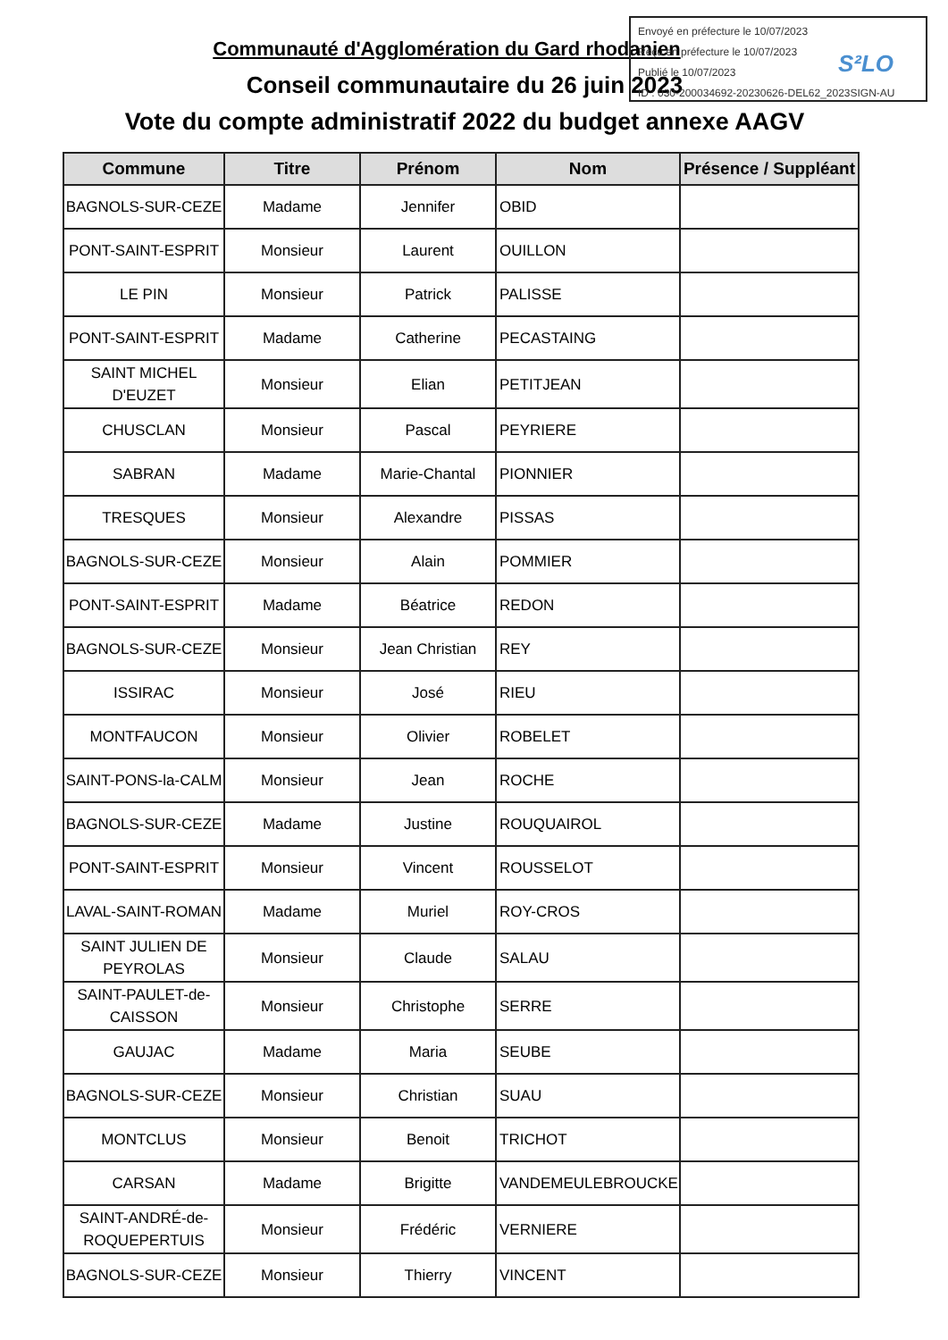Envoyé en préfecture le 10/07/2023
Reçu en préfecture le 10/07/2023
Publié le 10/07/2023
ID : 030-200034692-20230626-DEL62_2023SIGN-AU
S²LO
Communauté d'Agglomération du Gard rhodanien
Conseil communautaire du 26 juin 2023
Vote du compte administratif 2022 du budget annexe AAGV
| Commune | Titre | Prénom | Nom | Présence / Suppléant |
| --- | --- | --- | --- | --- |
| BAGNOLS-SUR-CEZE | Madame | Jennifer | OBID | |
| PONT-SAINT-ESPRIT | Monsieur | Laurent | OUILLON | |
| LE PIN | Monsieur | Patrick | PALISSE | |
| PONT-SAINT-ESPRIT | Madame | Catherine | PECASTAING | |
| SAINT MICHEL D'EUZET | Monsieur | Elian | PETITJEAN | |
| CHUSCLAN | Monsieur | Pascal | PEYRIERE | |
| SABRAN | Madame | Marie-Chantal | PIONNIER | |
| TRESQUES | Monsieur | Alexandre | PISSAS | |
| BAGNOLS-SUR-CEZE | Monsieur | Alain | POMMIER | |
| PONT-SAINT-ESPRIT | Madame | Béatrice | REDON | |
| BAGNOLS-SUR-CEZE | Monsieur | Jean Christian | REY | |
| ISSIRAC | Monsieur | José | RIEU | |
| MONTFAUCON | Monsieur | Olivier | ROBELET | |
| SAINT-PONS-la-CALM | Monsieur | Jean | ROCHE | |
| BAGNOLS-SUR-CEZE | Madame | Justine | ROUQUAIROL | |
| PONT-SAINT-ESPRIT | Monsieur | Vincent | ROUSSELOT | |
| LAVAL-SAINT-ROMAN | Madame | Muriel | ROY-CROS | |
| SAINT JULIEN DE PEYROLAS | Monsieur | Claude | SALAU | |
| SAINT-PAULET-de-CAISSON | Monsieur | Christophe | SERRE | |
| GAUJAC | Madame | Maria | SEUBE | |
| BAGNOLS-SUR-CEZE | Monsieur | Christian | SUAU | |
| MONTCLUS | Monsieur | Benoit | TRICHOT | |
| CARSAN | Madame | Brigitte | VANDEMEULEBROUCKE | |
| SAINT-ANDRÉ-de-ROQUEPERTUIS | Monsieur | Frédéric | VERNIERE | |
| BAGNOLS-SUR-CEZE | Monsieur | Thierry | VINCENT | |